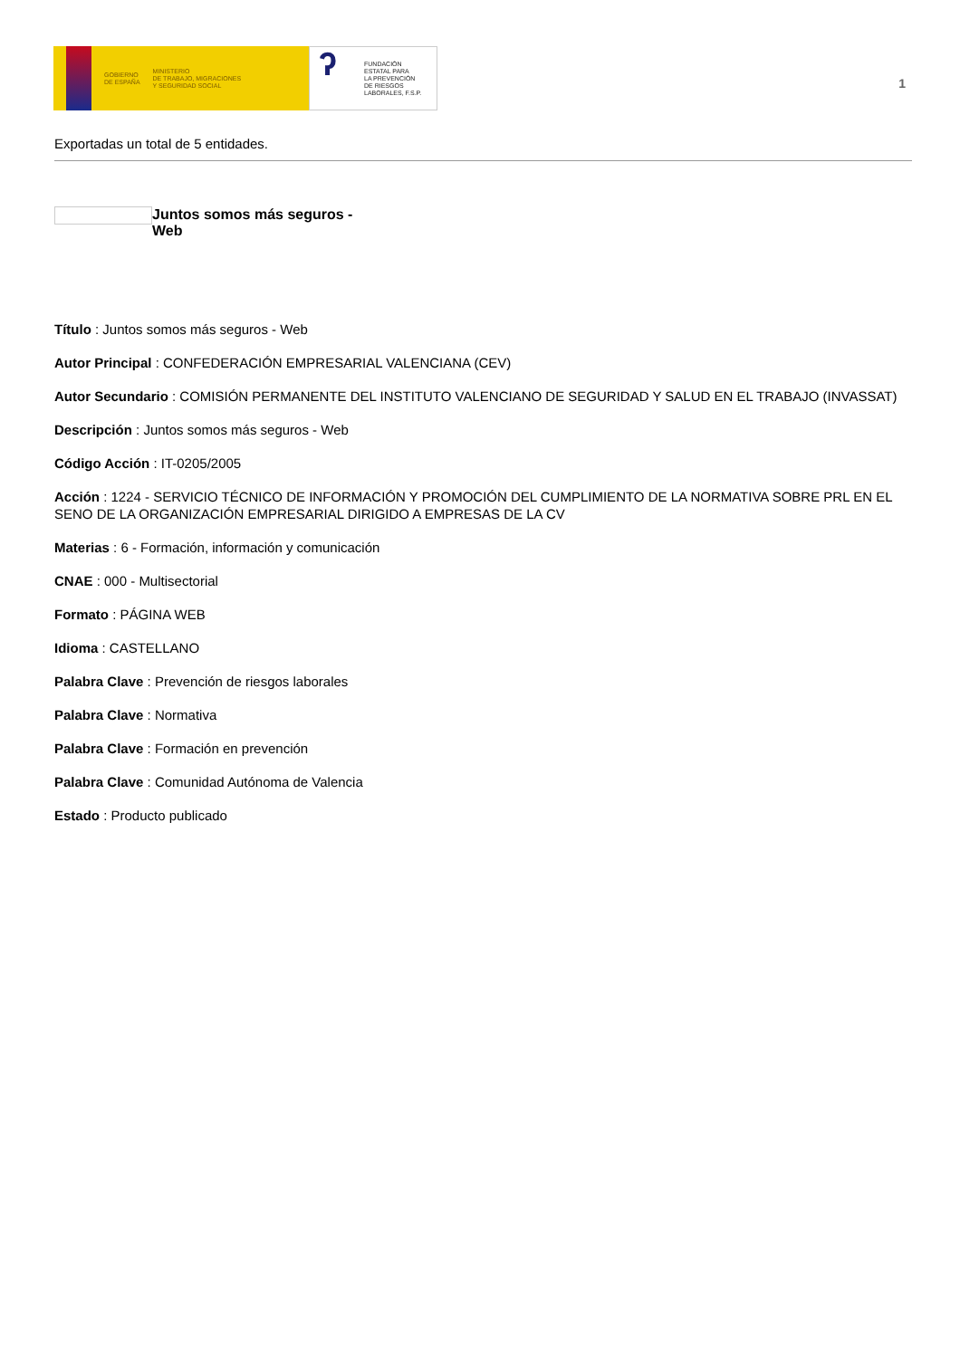GOBIERNO
DE ESPAÑA
MINISTERIO
DE TRABAJO, MIGRACIONES
Y SEGURIDAD SOCIAL
ʔ
FUNDACIÓN
ESTATAL PARA
LA PREVENCIÓN
DE RIESGOS
LABORALES, F.S.P.
1
Exportadas un total de 5 entidades.
Juntos somos más seguros - Web
Título : Juntos somos más seguros - Web
Autor Principal : CONFEDERACIÓN EMPRESARIAL VALENCIANA (CEV)
Autor Secundario : COMISIÓN PERMANENTE DEL INSTITUTO VALENCIANO DE SEGURIDAD Y SALUD EN EL TRABAJO (INVASSAT)
Descripción : Juntos somos más seguros - Web
Código Acción : IT-0205/2005
Acción : 1224 - SERVICIO TÉCNICO DE INFORMACIÓN Y PROMOCIÓN DEL CUMPLIMIENTO DE LA NORMATIVA SOBRE PRL EN EL SENO DE LA ORGANIZACIÓN EMPRESARIAL DIRIGIDO A EMPRESAS DE LA CV
Materias : 6 - Formación, información y comunicación
CNAE : 000 - Multisectorial
Formato : PÁGINA WEB
Idioma : CASTELLANO
Palabra Clave : Prevención de riesgos laborales
Palabra Clave : Normativa
Palabra Clave : Formación en prevención
Palabra Clave : Comunidad Autónoma de Valencia
Estado : Producto publicado